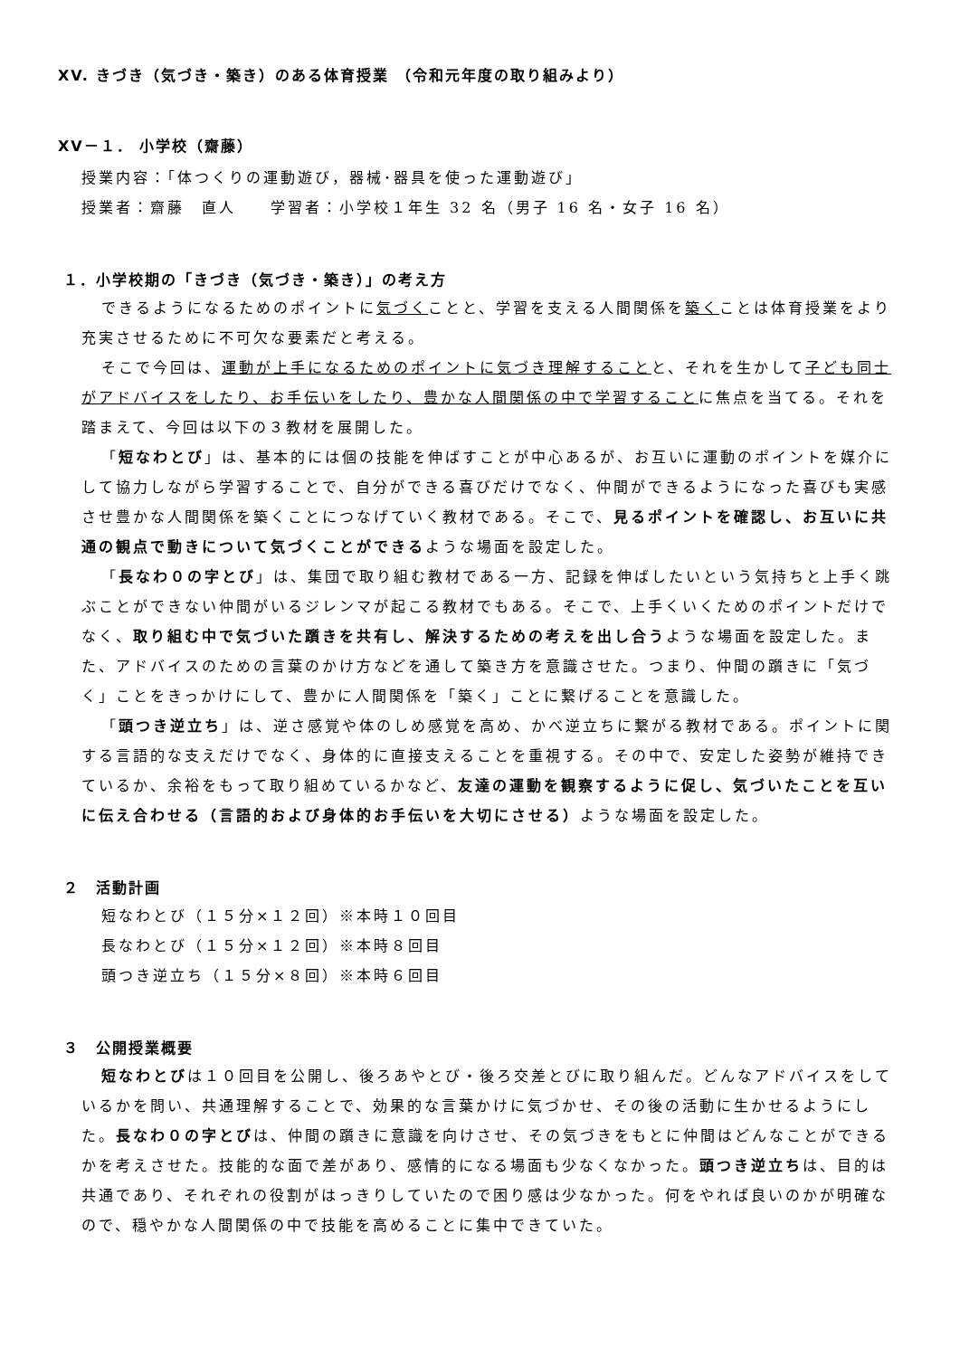XV. きづき（気づき・築き）のある体育授業 （令和元年度の取り組みより）
XV－１． 小学校（齋藤）
授業内容：「体つくりの運動遊び，器械･器具を使った運動遊び」
授業者：齋藤　直人　　学習者：小学校１年生 32 名（男子 16 名・女子 16 名）
１．小学校期の「きづき（気づき・築き）」の考え方
できるようになるためのポイントに気づくことと、学習を支える人間関係を築くことは体育授業をより充実させるために不可欠な要素だと考える。
そこで今回は、運動が上手になるためのポイントに気づき理解することと、それを生かして子ども同士がアドバイスをしたり、お手伝いをしたり、豊かな人間関係の中で学習することに焦点を当てる。それを踏まえて、今回は以下の３教材を展開した。
「短なわとび」は、基本的には個の技能を伸ばすことが中心あるが、お互いに運動のポイントを媒介にして協力しながら学習することで、自分ができる喜びだけでなく、仲間ができるようになった喜びも実感させ豊かな人間関係を築くことにつなげていく教材である。そこで、見るポイントを確認し、お互いに共通の観点で動きについて気づくことができるような場面を設定した。
「長なわ０の字とび」は、集団で取り組む教材である一方、記録を伸ばしたいという気持ちと上手く跳ぶことができない仲間がいるジレンマが起こる教材でもある。そこで、上手くいくためのポイントだけでなく、取り組む中で気づいた躓きを共有し、解決するための考えを出し合うような場面を設定した。また、アドバイスのための言葉のかけ方などを通して築き方を意識させた。つまり、仲間の躓きに「気づく」ことをきっかけにして、豊かに人間関係を「築く」ことに繋げることを意識した。
「頭つき逆立ち」は、逆さ感覚や体のしめ感覚を高め、かべ逆立ちに繋がる教材である。ポイントに関する言語的な支えだけでなく、身体的に直接支えることを重視する。その中で、安定した姿勢が維持できているか、余裕をもって取り組めているかなど、友達の運動を観察するように促し、気づいたことを互いに伝え合わせる（言語的および身体的お手伝いを大切にさせる）ような場面を設定した。
２　活動計画
短なわとび（１５分×１２回）※本時１０回目
長なわとび（１５分×１２回）※本時８回目
頭つき逆立ち（１５分×８回）※本時６回目
３　公開授業概要
短なわとびは１０回目を公開し、後ろあやとび・後ろ交差とびに取り組んだ。どんなアドバイスをしているかを問い、共通理解することで、効果的な言葉かけに気づかせ、その後の活動に生かせるようにした。長なわ０の字とびは、仲間の躓きに意識を向けさせ、その気づきをもとに仲間はどんなことができるかを考えさせた。技能的な面で差があり、感情的になる場面も少なくなかった。頭つき逆立ちは、目的は共通であり、それぞれの役割がはっきりしていたので困り感は少なかった。何をやれば良いのかが明確なので、穏やかな人間関係の中で技能を高めることに集中できていた。